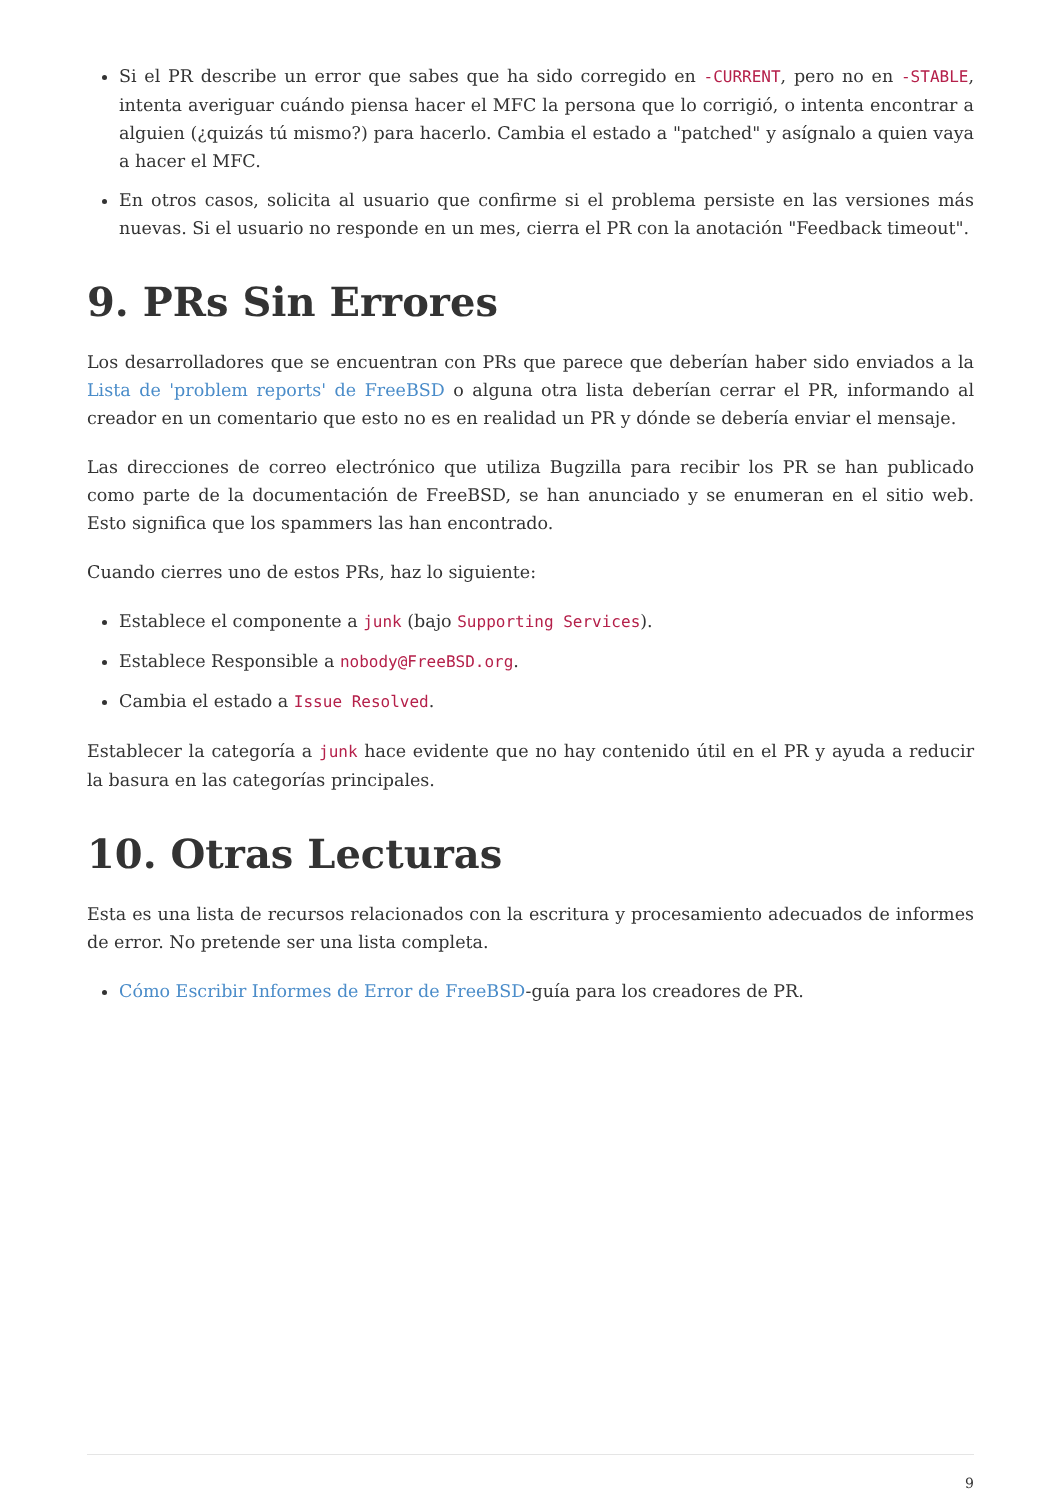Si el PR describe un error que sabes que ha sido corregido en -CURRENT, pero no en -STABLE, intenta averiguar cuándo piensa hacer el MFC la persona que lo corrigió, o intenta encontrar a alguien (¿quizás tú mismo?) para hacerlo. Cambia el estado a "patched" y asígnalo a quien vaya a hacer el MFC.
En otros casos, solicita al usuario que confirme si el problema persiste en las versiones más nuevas. Si el usuario no responde en un mes, cierra el PR con la anotación "Feedback timeout".
9. PRs Sin Errores
Los desarrolladores que se encuentran con PRs que parece que deberían haber sido enviados a la Lista de 'problem reports' de FreeBSD o alguna otra lista deberían cerrar el PR, informando al creador en un comentario que esto no es en realidad un PR y dónde se debería enviar el mensaje.
Las direcciones de correo electrónico que utiliza Bugzilla para recibir los PR se han publicado como parte de la documentación de FreeBSD, se han anunciado y se enumeran en el sitio web. Esto significa que los spammers las han encontrado.
Cuando cierres uno de estos PRs, haz lo siguiente:
Establece el componente a junk (bajo Supporting Services).
Establece Responsible a nobody@FreeBSD.org.
Cambia el estado a Issue Resolved.
Establecer la categoría a junk hace evidente que no hay contenido útil en el PR y ayuda a reducir la basura en las categorías principales.
10. Otras Lecturas
Esta es una lista de recursos relacionados con la escritura y procesamiento adecuados de informes de error. No pretende ser una lista completa.
Cómo Escribir Informes de Error de FreeBSD-guía para los creadores de PR.
9